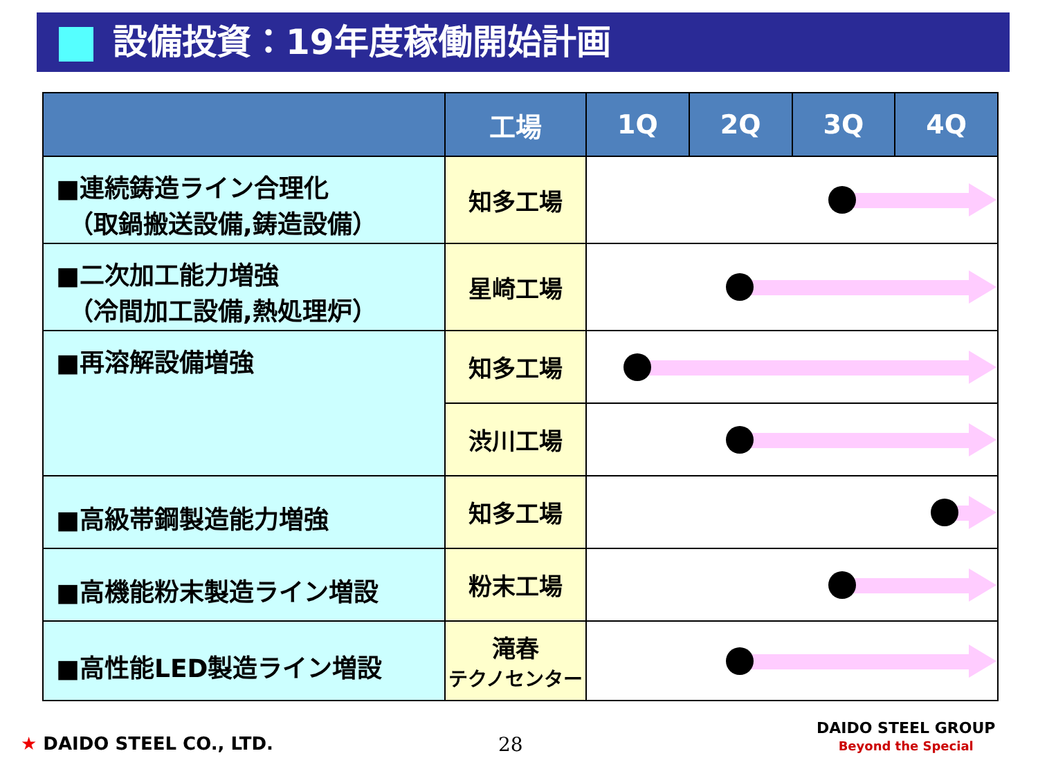設備投資：19年度稼働開始計画
| | 工場 | 1Q | 2Q | 3Q | 4Q |
| --- | --- | --- | --- | --- | --- |
| ■連続鋳造ライン合理化 （取鍋搬送設備,鋳造設備） | 知多工場 | | | | |
| ■二次加工能力増強 （冷間加工設備,熱処理炉） | 星崎工場 | | | | |
| ■再溶解設備増強 | 知多工場 | | | | |
| | 渋川工場 | | | | |
| ■高級帯鋼製造能力増強 | 知多工場 | | | | |
| ■高機能粉末製造ライン増設 | 粉末工場 | | | | |
| ■高性能LED製造ライン増設 | 滝春 テクノセンター | | | | |
★ DAIDO STEEL CO., LTD. 28
DAIDO STEEL GROUP
Beyond the Special